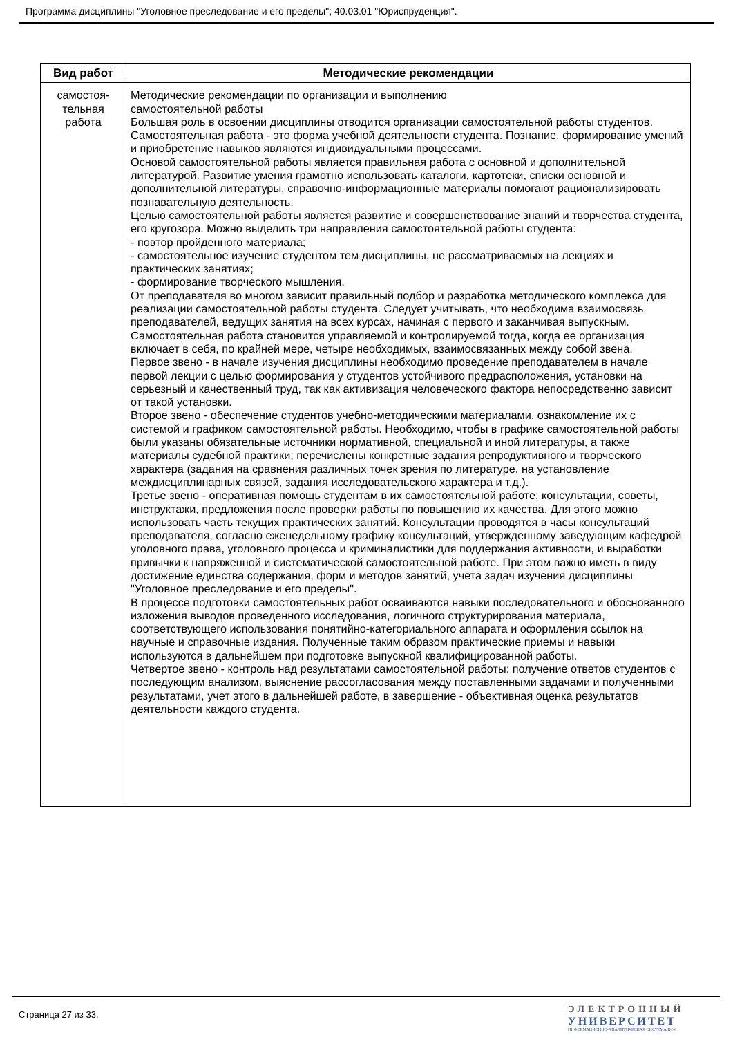Программа дисциплины "Уголовное преследование и его пределы"; 40.03.01 "Юриспруденция".
| Вид работ | Методические рекомендации |
| --- | --- |
| самостоя- тельная работа | Методические рекомендации по организации и выполнению самостоятельной работы Большая роль в освоении дисциплины отводится организации самостоятельной работы студентов. Самостоятельная работа - это форма учебной деятельности студента. Познание, формирование умений и приобретение навыков являются индивидуальными процессами. Основой самостоятельной работы является правильная работа с основной и дополнительной литературой. Развитие умения грамотно использовать каталоги, картотеки, списки основной и дополнительной литературы, справочно-информационные материалы помогают рационализировать познавательную деятельность. Целью самостоятельной работы является развитие и совершенствование знаний и творчества студента, его кругозора. Можно выделить три направления самостоятельной работы студента: - повтор пройденного материала; - самостоятельное изучение студентом тем дисциплины, не рассматриваемых на лекциях и практических занятиях; - формирование творческого мышления. От преподавателя во многом зависит правильный подбор и разработка методического комплекса для реализации самостоятельной работы студента. Следует учитывать, что необходима взаимосвязь преподавателей, ведущих занятия на всех курсах, начиная с первого и заканчивая выпускным. Самостоятельная работа становится управляемой и контролируемой тогда, когда ее организация включает в себя, по крайней мере, четыре необходимых, взаимосвязанных между собой звена. Первое звено - в начале изучения дисциплины необходимо проведение преподавателем в начале первой лекции с целью формирования у студентов устойчивого предрасположения, установки на серьезный и качественный труд, так как активизация человеческого фактора непосредственно зависит от такой установки. Второе звено - обеспечение студентов учебно-методическими материалами, ознакомление их с системой и графиком самостоятельной работы. Необходимо, чтобы в графике самостоятельной работы были указаны обязательные источники нормативной, специальной и иной литературы, а также материалы судебной практики; перечислены конкретные задания репродуктивного и творческого характера (задания на сравнения различных точек зрения по литературе, на установление междисциплинарных связей, задания исследовательского характера и т.д.). Третье звено - оперативная помощь студентам в их самостоятельной работе: консультации, советы, инструктажи, предложения после проверки работы по повышению их качества. Для этого можно использовать часть текущих практических занятий. Консультации проводятся в часы консультаций преподавателя, согласно еженедельному графику консультаций, утвержденному заведующим кафедрой уголовного права, уголовного процесса и криминалистики для поддержания активности, и выработки привычки к напряженной и систематической самостоятельной работе. При этом важно иметь в виду достижение единства содержания, форм и методов занятий, учета задач изучения дисциплины "Уголовное преследование и его пределы". В процессе подготовки самостоятельных работ осваиваются навыки последовательного и обоснованного изложения выводов проведенного исследования, логичного структурирования материала, соответствующего использования понятийно-категориального аппарата и оформления ссылок на научные и справочные издания. Полученные таким образом практические приемы и навыки используются в дальнейшем при подготовке выпускной квалифицированной работы. Четвертое звено - контроль над результатами самостоятельной работы: получение ответов студентов с последующим анализом, выяснение рассогласования между поставленными задачами и полученными результатами, учет этого в дальнейшей работе, в завершение - объективная оценка результатов деятельности каждого студента. |
Страница 27 из 33.
ЭЛЕКТРОННЫЙ
УНИВЕРСИТЕТ
ИНФОРМАЦИОННО-АНАЛИТИЧЕСКАЯ СИСТЕМА КФУ